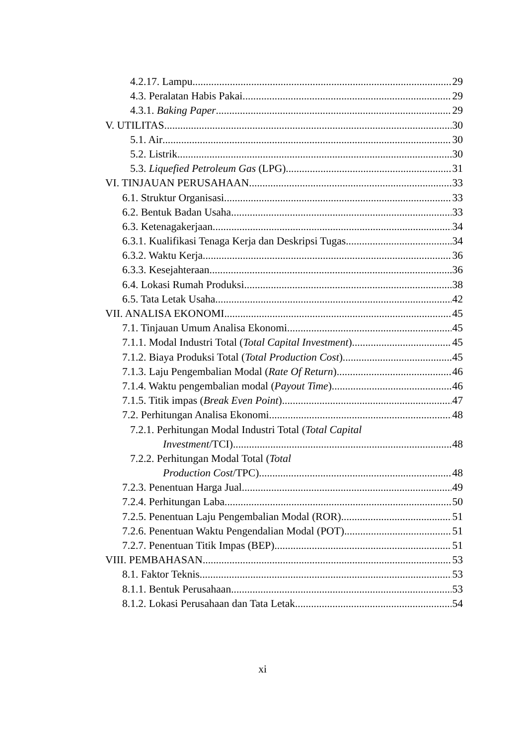4.2.17. Lampu 29
4.3. Peralatan Habis Pakai 29
4.3.1. Baking Paper 29
V. UTILITAS 30
5.1. Air 30
5.2. Listrik 30
5.3. Liquefied Petroleum Gas (LPG) 31
VI. TINJAUAN PERUSAHAAN 33
6.1. Struktur Organisasi 33
6.2. Bentuk Badan Usaha 33
6.3. Ketenagakerjaan 34
6.3.1. Kualifikasi Tenaga Kerja dan Deskripsi Tugas 34
6.3.2. Waktu Kerja 36
6.3.3. Kesejahteraan 36
6.4. Lokasi Rumah Produksi 38
6.5. Tata Letak Usaha 42
VII. ANALISA EKONOMI 45
7.1. Tinjauan Umum Analisa Ekonomi 45
7.1.1. Modal Industri Total (Total Capital Investment) 45
7.1.2. Biaya Produksi Total (Total Production Cost) 45
7.1.3. Laju Pengembalian Modal (Rate Of Return) 46
7.1.4. Waktu pengembalian modal (Payout Time) 46
7.1.5. Titik impas (Break Even Point) 47
7.2. Perhitungan Analisa Ekonomi 48
7.2.1. Perhitungan Modal Industri Total (Total Capital
Investment/TCI) 48
7.2.2. Perhitungan Modal Total (Total
Production Cost/TPC) 48
7.2.3. Penentuan Harga Jual 49
7.2.4. Perhitungan Laba 50
7.2.5. Penentuan Laju Pengembalian Modal (ROR) 51
7.2.6. Penentuan Waktu Pengendalian Modal (POT) 51
7.2.7. Penentuan Titik Impas (BEP) 51
VIII. PEMBAHASAN 53
8.1. Faktor Teknis 53
8.1.1. Bentuk Perusahaan 53
8.1.2. Lokasi Perusahaan dan Tata Letak 54
xi